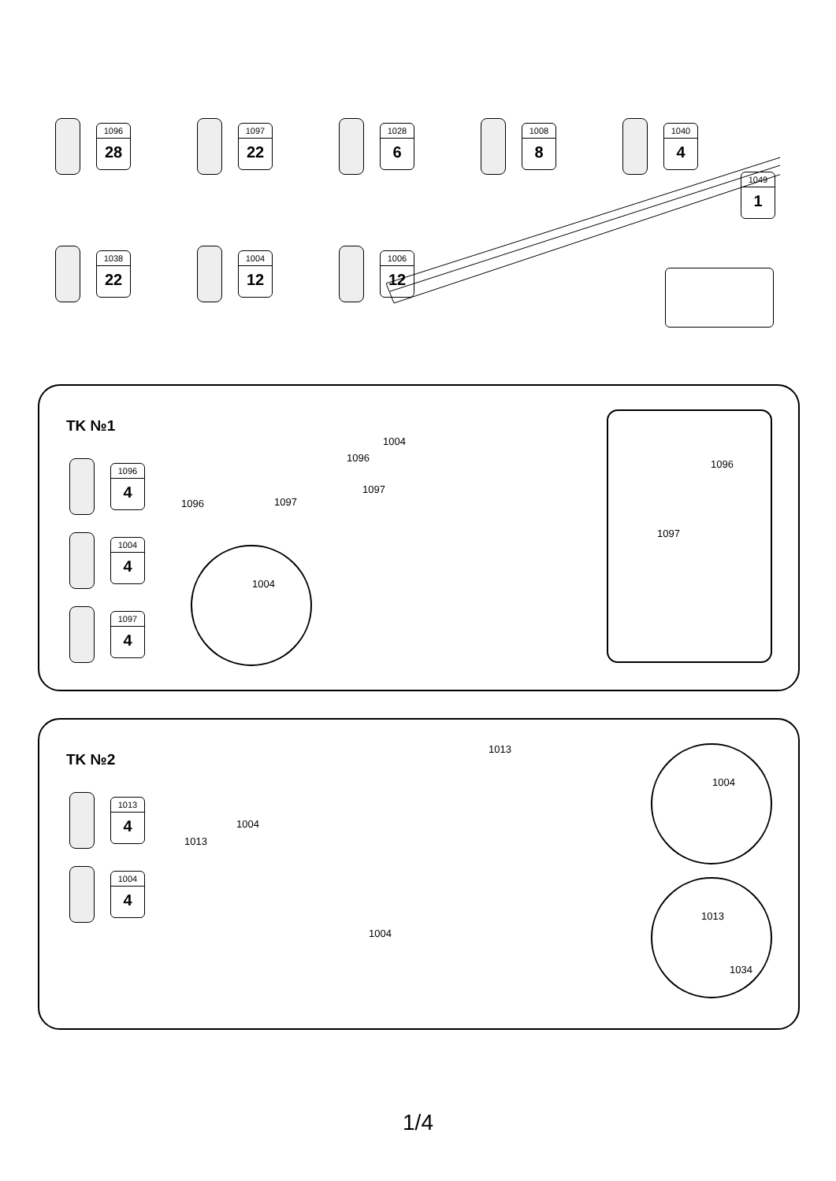1096
28
1097
22
1028
6
1008
8
1040
4
1038
22
1004
12
1006
12
1049
1
TK №1
1096
4
1004
4
1097
4
1004
1096
1097
1097 1096
1004
1096
1097
TK №2
1013
4
1004
4
1013
1004
1013
1004
1004
1013
1034
1/4